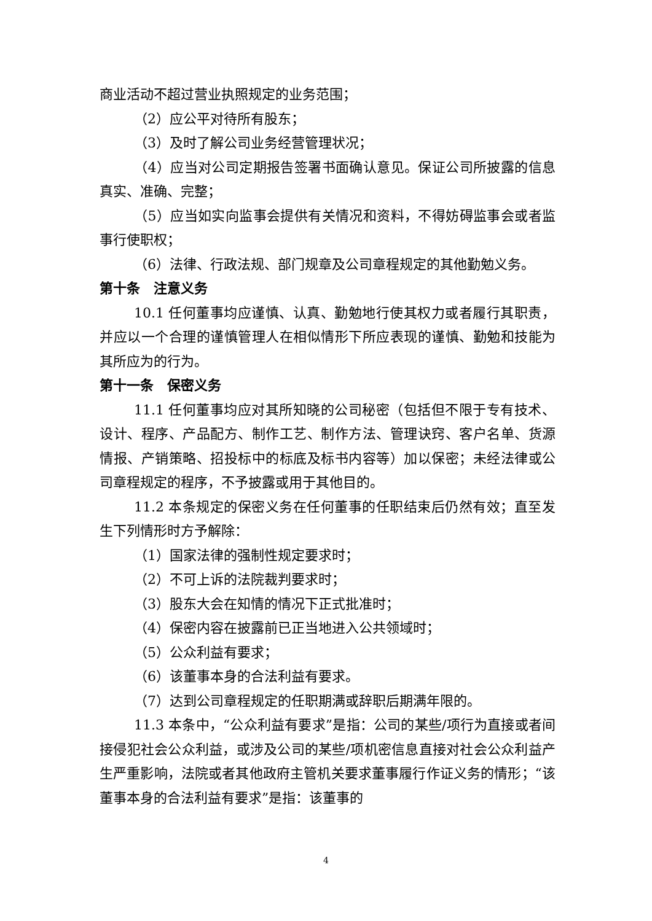商业活动不超过营业执照规定的业务范围；
（2）应公平对待所有股东；
（3）及时了解公司业务经营管理状况；
（4）应当对公司定期报告签署书面确认意见。保证公司所披露的信息真实、准确、完整；
（5）应当如实向监事会提供有关情况和资料，不得妨碍监事会或者监事行使职权；
（6）法律、行政法规、部门规章及公司章程规定的其他勤勉义务。
第十条　注意义务
10.1 任何董事均应谨慎、认真、勤勉地行使其权力或者履行其职责，并应以一个合理的谨慎管理人在相似情形下所应表现的谨慎、勤勉和技能为其所应为的行为。
第十一条　保密义务
11.1 任何董事均应对其所知晓的公司秘密（包括但不限于专有技术、设计、程序、产品配方、制作工艺、制作方法、管理诀窍、客户名单、货源情报、产销策略、招投标中的标底及标书内容等）加以保密；未经法律或公司章程规定的程序，不予披露或用于其他目的。
11.2 本条规定的保密义务在任何董事的任职结束后仍然有效；直至发生下列情形时方予解除：
（1）国家法律的强制性规定要求时；
（2）不可上诉的法院裁判要求时；
（3）股东大会在知情的情况下正式批准时；
（4）保密内容在披露前已正当地进入公共领域时；
（5）公众利益有要求；
（6）该董事本身的合法利益有要求。
（7）达到公司章程规定的任职期满或辞职后期满年限的。
11.3 本条中，“公众利益有要求”是指：公司的某些/项行为直接或者间接侵犯社会公众利益，或涉及公司的某些/项机密信息直接对社会公众利益产生严重影响，法院或者其他政府主管机关要求董事履行作证义务的情形；“该董事本身的合法利益有要求”是指：该董事的
4